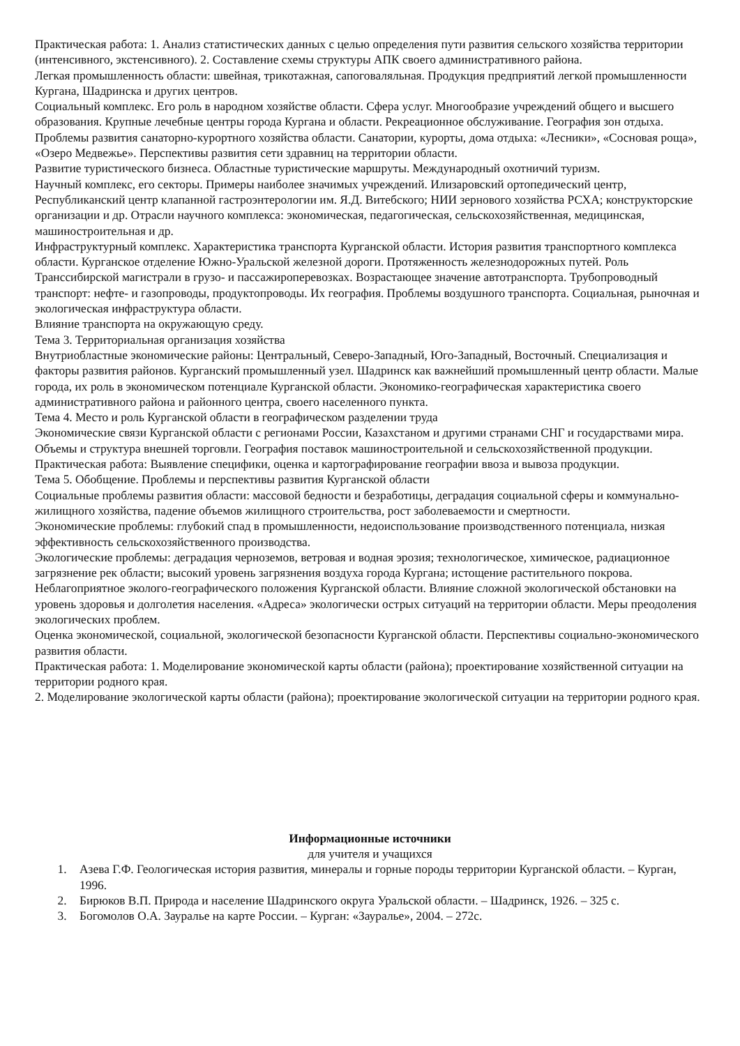Практическая работа: 1. Анализ статистических данных с целью определения пути развития сельского хозяйства территории (интенсивного, экстенсивного). 2. Составление схемы структуры АПК своего административного района.
Легкая промышленность области: швейная, трикотажная, сапоговаляльная. Продукция предприятий легкой промышленности Кургана, Шадринска и других центров.
Социальный комплекс. Его роль в народном хозяйстве области. Сфера услуг. Многообразие учреждений общего и высшего образования. Крупные лечебные центры города Кургана и области. Рекреационное обслуживание. География зон отдыха. Проблемы развития санаторно-курортного хозяйства области. Санатории, курорты, дома отдыха: «Лесники», «Сосновая роща», «Озеро Медвежье». Перспективы развития сети здравниц на территории области.
Развитие туристического бизнеса. Областные туристические маршруты. Международный охотничий туризм.
Научный комплекс, его секторы. Примеры наиболее значимых учреждений. Илизаровский ортопедический центр, Республиканский центр клапанной гастроэнтерологии им. Я.Д. Витебского; НИИ зернового хозяйства РСХА; конструкторские организации и др. Отрасли научного комплекса: экономическая, педагогическая, сельскохозяйственная, медицинская, машиностроительная и др.
Инфраструктурный комплекс. Характеристика транспорта Курганской области. История развития транспортного комплекса области. Курганское отделение Южно-Уральской железной дороги. Протяженность железнодорожных путей. Роль Транссибирской магистрали в грузо- и пассажироперевозках. Возрастающее значение автотранспорта. Трубопроводный транспорт: нефте- и газопроводы, продуктопроводы. Их география. Проблемы воздушного транспорта. Социальная, рыночная и экологическая инфраструктура области.
Влияние транспорта на окружающую среду.
Тема 3. Территориальная организация хозяйства
Внутриобластные экономические районы: Центральный, Северо-Западный, Юго-Западный, Восточный. Специализация и факторы развития районов. Курганский промышленный узел. Шадринск как важнейший промышленный центр области. Малые города, их роль в экономическом потенциале Курганской области. Экономико-географическая характеристика своего административного района и районного центра, своего населенного пункта.
Тема 4. Место и роль Курганской области в географическом разделении труда
Экономические связи Курганской области с регионами России, Казахстаном и другими странами СНГ и государствами мира. Объемы и структура внешней торговли. География поставок машиностроительной и сельскохозяйственной продукции.
Практическая работа: Выявление специфики, оценка и картографирование географии ввоза и вывоза продукции.
Тема 5. Обобщение. Проблемы и перспективы развития Курганской области
Социальные проблемы развития области: массовой бедности и безработицы, деградация социальной сферы и коммунально-жилищного хозяйства, падение объемов жилищного строительства, рост заболеваемости и смертности.
Экономические проблемы: глубокий спад в промышленности, недоиспользование производственного потенциала, низкая эффективность сельскохозяйственного производства.
Экологические проблемы: деградация черноземов, ветровая и водная эрозия; технологическое, химическое, радиационное загрязнение рек области; высокий уровень загрязнения воздуха города Кургана; истощение растительного покрова. Неблагоприятное эколого-географического положения Курганской области. Влияние сложной экологической обстановки на уровень здоровья и долголетия населения. «Адреса» экологически острых ситуаций на территории области. Меры преодоления экологических проблем.
Оценка экономической, социальной, экологической безопасности Курганской области. Перспективы социально-экономического развития области.
Практическая работа: 1. Моделирование экономической карты области (района); проектирование хозяйственной ситуации на территории родного края.
2. Моделирование экологической карты области (района); проектирование экологической ситуации на территории родного края.
Информационные источники
для учителя и учащихся
1. Азева Г.Ф. Геологическая история развития, минералы и горные породы территории Курганской области. – Курган, 1996.
2. Бирюков В.П. Природа и население Шадринского округа Уральской области. – Шадринск, 1926. – 325 с.
3. Богомолов О.А. Зауралье на карте России. – Курган: «Зауралье», 2004. – 272с.